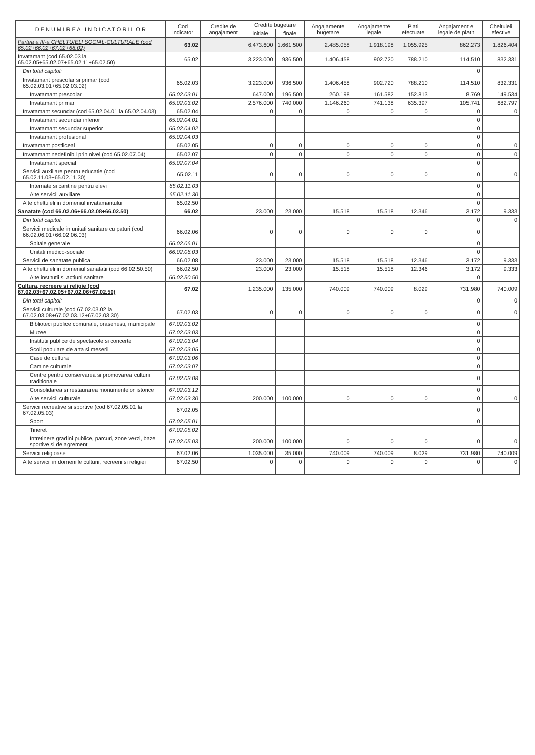| D E N U M I R E A I N D I C A T O R I L O R | Cod indicator | Credite de angajament | Credite bugetare | | Angajamente bugetare | Angajamente legale | Plati efectuate | Angajament e legale de platit | Cheltuieli efective |
| --- | --- | --- | --- | --- | --- | --- | --- | --- | --- |
| | | | initiale | finale | | | | | |
| Partea a III-a CHELTUIELI SOCIAL-CULTURALE (cod 65.02+66.02+67.02+68.02) | 63.02 | | 6.473.600 | 1.661.500 | 2.485.058 | 1.918.198 | 1.055.925 | 862.273 | 1.826.404 |
| Invatamant (cod 65.02.03 la 65.02.05+65.02.07+65.02.11+65.02.50) | 65.02 | | 3.223.000 | 936.500 | 1.406.458 | 902.720 | 788.210 | 114.510 | 832.331 |
| Din total capitol: | | | | | | | | 0 | |
| Invatamant prescolar si primar (cod 65.02.03.01+65.02.03.02) | 65.02.03 | | 3.223.000 | 936.500 | 1.406.458 | 902.720 | 788.210 | 114.510 | 832.331 |
| Invatamant prescolar | 65.02.03.01 | | 647.000 | 196.500 | 260.198 | 161.582 | 152.813 | 8.769 | 149.534 |
| Invatamant primar | 65.02.03.02 | | 2.576.000 | 740.000 | 1.146.260 | 741.138 | 635.397 | 105.741 | 682.797 |
| Invatamant secundar (cod 65.02.04.01 la 65.02.04.03) | 65.02.04 | | 0 | 0 | 0 | 0 | 0 | 0 | 0 |
| Invatamant secundar inferior | 65.02.04.01 | | | | | | | 0 | |
| Invatamant secundar superior | 65.02.04.02 | | | | | | | 0 | |
| Invatamant profesional | 65.02.04.03 | | | | | | | 0 | |
| Invatamant postliceal | 65.02.05 | | 0 | 0 | 0 | 0 | 0 | 0 | 0 |
| Invatamant nedefinibil prin nivel (cod 65.02.07.04) | 65.02.07 | | 0 | 0 | 0 | 0 | 0 | 0 | 0 |
| Invatamant special | 65.02.07.04 | | | | | | | 0 | |
| Servicii auxiliare pentru educatie (cod 65.02.11.03+65.02.11.30) | 65.02.11 | | 0 | 0 | 0 | 0 | 0 | 0 | 0 |
| Internate si cantine pentru elevi | 65.02.11.03 | | | | | | | 0 | |
| Alte servicii auxiliare | 65.02.11.30 | | | | | | | 0 | |
| Alte cheltuieli in domeniul invatamantului | 65.02.50 | | | | | | | 0 | |
| Sanatate (cod 66.02.06+66.02.08+66.02.50) | 66.02 | | 23.000 | 23.000 | 15.518 | 15.518 | 12.346 | 3.172 | 9.333 |
| Din total capitol: | | | | | | | | 0 | 0 |
| Servicii medicale in unitati sanitare cu paturi (cod 66.02.06.01+66.02.06.03) | 66.02.06 | | 0 | 0 | 0 | 0 | 0 | 0 | |
| Spitale generale | 66.02.06.01 | | | | | | | 0 | |
| Unitati medico-sociale | 66.02.06.03 | | | | | | | 0 | |
| Servicii de sanatate publica | 66.02.08 | | 23.000 | 23.000 | 15.518 | 15.518 | 12.346 | 3.172 | 9.333 |
| Alte cheltuieli in domeniul sanatatii (cod 66.02.50.50) | 66.02.50 | | 23.000 | 23.000 | 15.518 | 15.518 | 12.346 | 3.172 | 9.333 |
| Alte institutii si actiuni sanitare | 66.02.50.50 | | | | | | | 0 | |
| Cultura, recreere si religie (cod 67.02.03+67.02.05+67.02.06+67.02.50) | 67.02 | | 1.235.000 | 135.000 | 740.009 | 740.009 | 8.029 | 731.980 | 740.009 |
| Din total capitol: | | | | | | | | 0 | 0 |
| Servicii culturale (cod 67.02.03.02 la 67.02.03.08+67.02.03.12+67.02.03.30) | 67.02.03 | | 0 | 0 | 0 | 0 | 0 | 0 | 0 |
| Biblioteci publice comunale, orasenesti, municipale | 67.02.03.02 | | | | | | | 0 | |
| Muzee | 67.02.03.03 | | | | | | | 0 | |
| Institutii publice de spectacole si concerte | 67.02.03.04 | | | | | | | 0 | |
| Scoli populare de arta si meserii | 67.02.03.05 | | | | | | | 0 | |
| Case de cultura | 67.02.03.06 | | | | | | | 0 | |
| Camine culturale | 67.02.03.07 | | | | | | | 0 | |
| Centre pentru conservarea si promovarea culturii traditionale | 67.02.03.08 | | | | | | | 0 | |
| Consolidarea si restaurarea monumentelor istorice | 67.02.03.12 | | | | | | | 0 | |
| Alte servicii culturale | 67.02.03.30 | | 200.000 | 100.000 | 0 | 0 | 0 | 0 | 0 |
| Servicii recreative si sportive (cod 67.02.05.01 la 67.02.05.03) | 67.02.05 | | | | | | | 0 | |
| Sport | 67.02.05.01 | | | | | | | 0 | |
| Tineret | 67.02.05.02 | | | | | | | | |
| Intretinere gradini publice, parcuri, zone verzi, baze sportive si de agrement | 67.02.05.03 | | 200.000 | 100.000 | 0 | 0 | 0 | 0 | 0 |
| Servicii religioase | 67.02.06 | | 1.035.000 | 35.000 | 740.009 | 740.009 | 8.029 | 731.980 | 740.009 |
| Alte servicii in domeniile culturii, recreerii si religiei | 67.02.50 | | 0 | 0 | 0 | 0 | 0 | 0 | 0 |